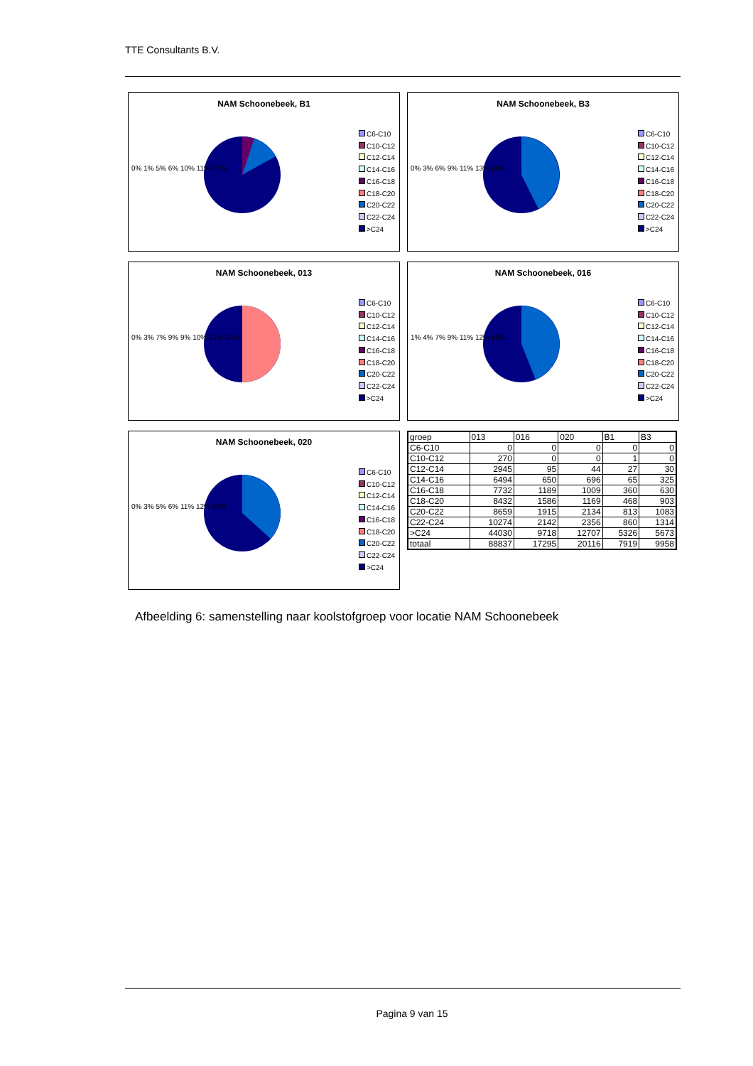TTE Consultants B.V.
NAM Schoonebeek, B1
0% 1% 5% 6% 10% 11% 67%
C6-C10
C10-C12
C12-C14
C14-C16
C16-C18
C18-C20
C20-C22
C22-C24
>C24
NAM Schoonebeek, B3
0% 3% 6% 9% 11% 13% 58%
C6-C10
C10-C12
C12-C14
C14-C16
C16-C18
C18-C20
C20-C22
C22-C24
>C24
NAM Schoonebeek, 013
0% 3% 7% 9% 9% 10% 12% 50%
C6-C10
C10-C12
C12-C14
C14-C16
C16-C18
C18-C20
C20-C22
C22-C24
>C24
NAM Schoonebeek, 016
1% 4% 7% 9% 11% 12% 56%
C6-C10
C10-C12
C12-C14
C14-C16
C16-C18
C18-C20
C20-C22
C22-C24
>C24
NAM Schoonebeek, 020
0% 3% 5% 6% 11% 12% 63%
C6-C10
C10-C12
C12-C14
C14-C16
C16-C18
C18-C20
C20-C22
C22-C24
>C24
| groep | 013 | 016 | 020 | B1 | B3 |
| --- | --- | --- | --- | --- | --- |
| C6-C10 | 0 | 0 | 0 | 0 | 0 |
| C10-C12 | 270 | 0 | 0 | 1 | 0 |
| C12-C14 | 2945 | 95 | 44 | 27 | 30 |
| C14-C16 | 6494 | 650 | 696 | 65 | 325 |
| C16-C18 | 7732 | 1189 | 1009 | 360 | 630 |
| C18-C20 | 8432 | 1586 | 1169 | 468 | 903 |
| C20-C22 | 8659 | 1915 | 2134 | 813 | 1083 |
| C22-C24 | 10274 | 2142 | 2356 | 860 | 1314 |
| >C24 | 44030 | 9718 | 12707 | 5326 | 5673 |
| totaal | 88837 | 17295 | 20116 | 7919 | 9958 |
Afbeelding 6: samenstelling naar koolstofgroep voor locatie NAM Schoonebeek
Pagina 9 van 15